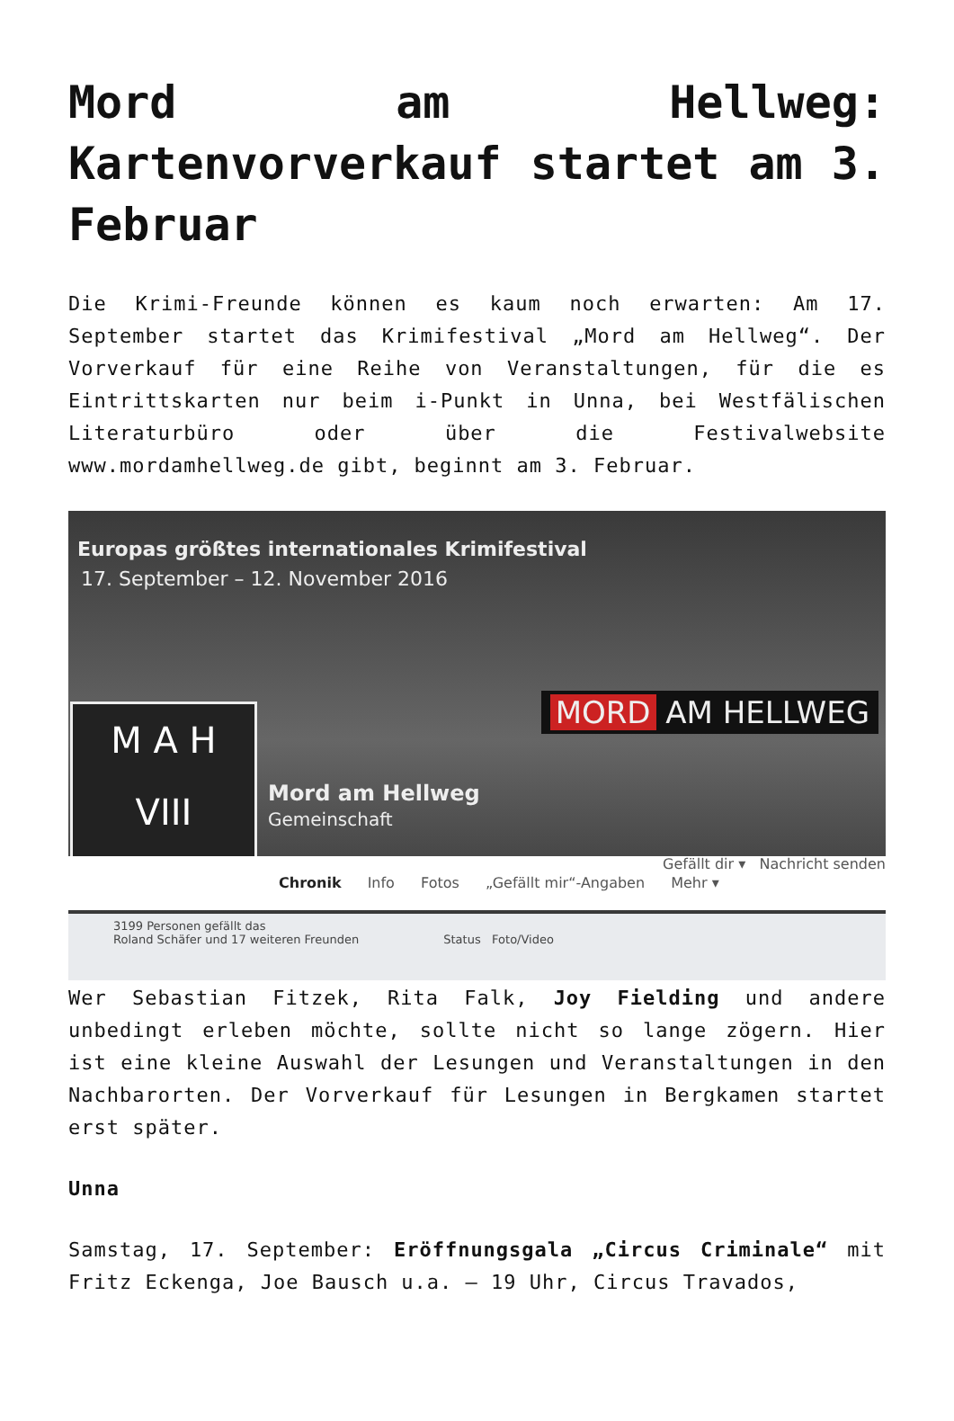Mord am Hellweg: Kartenvorverkauf startet am 3. Februar
Die Krimi-Freunde können es kaum noch erwarten: Am 17. September startet das Krimifestival „Mord am Hellweg“. Der Vorverkauf für eine Reihe von Veranstaltungen, für die es Eintrittskarten nur beim i-Punkt in Unna, bei Westfälischen Literaturbüro oder über die Festivalwebsite www.mordamhellweg.de gibt, beginnt am 3. Februar.
Europas größtes internationales Krimifestival
17. September – 12. November 2016
M A H
VIII
MORD AM HELLWEG
Mord am Hellweg
Gemeinschaft
Chronik Info Fotos „Gefällt mir“-Angaben Mehr ▾ Gefällt dir ▾ Nachricht senden
3199 Personen gefällt das
Roland Schäfer und 17 weiteren Freunden Status Foto/Video
Wer Sebastian Fitzek, Rita Falk, Joy Fielding und andere unbedingt erleben möchte, sollte nicht so lange zögern. Hier ist eine kleine Auswahl der Lesungen und Veranstaltungen in den Nachbarorten. Der Vorverkauf für Lesungen in Bergkamen startet erst später.
Unna
Samstag, 17. September: Eröffnungsgala „Circus Criminale“ mit Fritz Eckenga, Joe Bausch u.a. – 19 Uhr, Circus Travados,